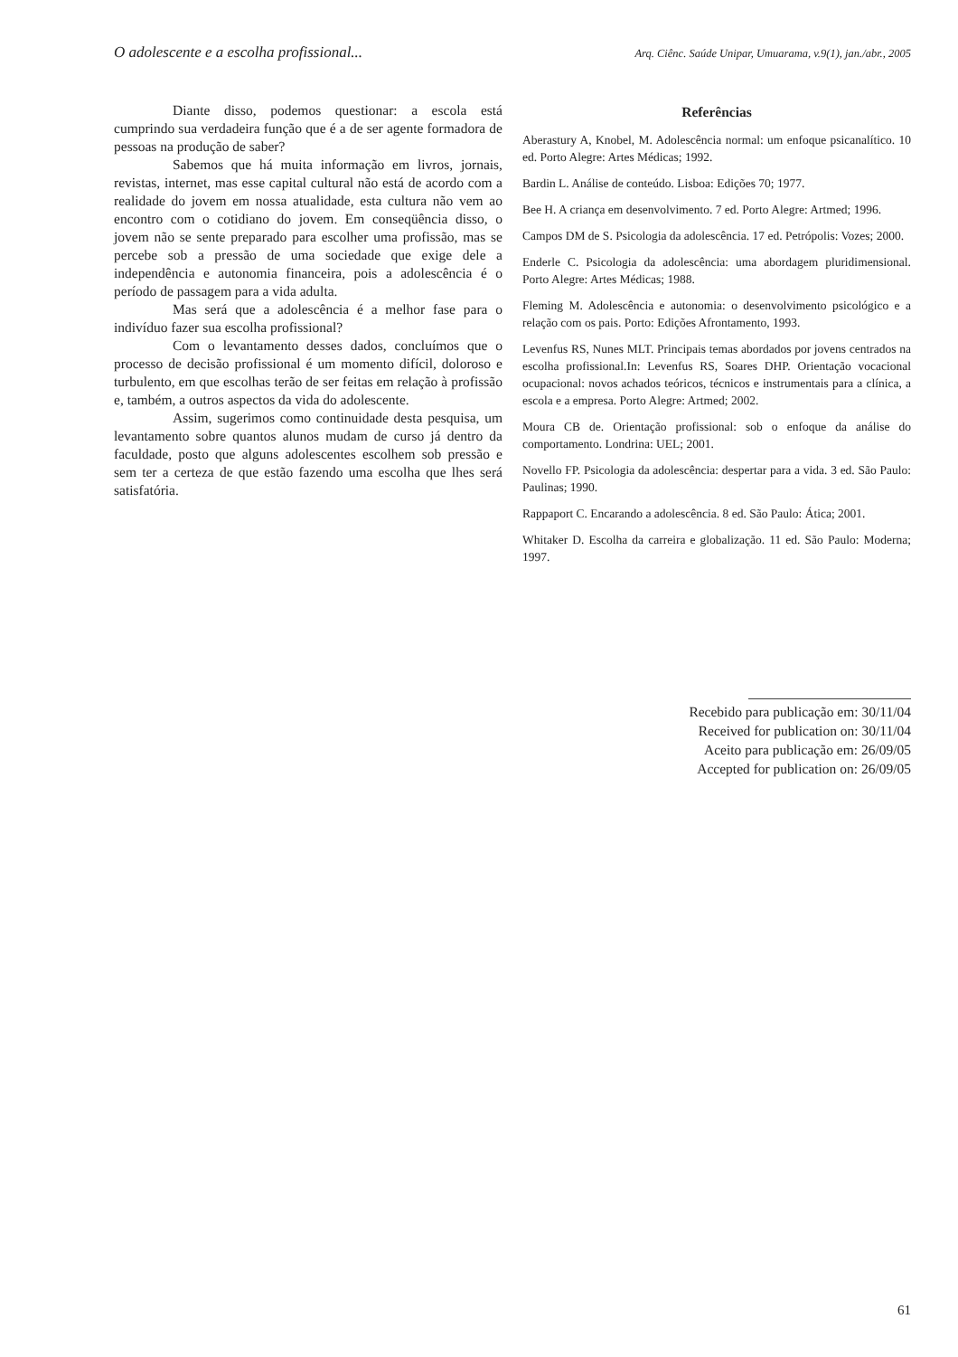O adolescente e a escolha profissional... Arq. Ciênc. Saúde Unipar, Umuarama, v.9(1), jan./abr., 2005
Diante disso, podemos questionar: a escola está cumprindo sua verdadeira função que é a de ser agente formadora de pessoas na produção de saber?
Sabemos que há muita informação em livros, jornais, revistas, internet, mas esse capital cultural não está de acordo com a realidade do jovem em nossa atualidade, esta cultura não vem ao encontro com o cotidiano do jovem. Em conseqüência disso, o jovem não se sente preparado para escolher uma profissão, mas se percebe sob a pressão de uma sociedade que exige dele a independência e autonomia financeira, pois a adolescência é o período de passagem para a vida adulta.
Mas será que a adolescência é a melhor fase para o indivíduo fazer sua escolha profissional?
Com o levantamento desses dados, concluímos que o processo de decisão profissional é um momento difícil, doloroso e turbulento, em que escolhas terão de ser feitas em relação à profissão e, também, a outros aspectos da vida do adolescente.
Assim, sugerimos como continuidade desta pesquisa, um levantamento sobre quantos alunos mudam de curso já dentro da faculdade, posto que alguns adolescentes escolhem sob pressão e sem ter a certeza de que estão fazendo uma escolha que lhes será satisfatória.
Referências
Aberastury A, Knobel, M. Adolescência normal: um enfoque psicanalítico. 10 ed. Porto Alegre: Artes Médicas; 1992.
Bardin L. Análise de conteúdo. Lisboa: Edições 70; 1977.
Bee H. A criança em desenvolvimento. 7 ed. Porto Alegre: Artmed; 1996.
Campos DM de S. Psicologia da adolescência. 17 ed. Petrópolis: Vozes; 2000.
Enderle C. Psicologia da adolescência: uma abordagem pluridimensional. Porto Alegre: Artes Médicas; 1988.
Fleming M. Adolescência e autonomia: o desenvolvimento psicológico e a relação com os pais. Porto: Edições Afrontamento, 1993.
Levenfus RS, Nunes MLT. Principais temas abordados por jovens centrados na escolha profissional.In: Levenfus RS, Soares DHP. Orientação vocacional ocupacional: novos achados teóricos, técnicos e instrumentais para a clínica, a escola e a empresa. Porto Alegre: Artmed; 2002.
Moura CB de. Orientação profissional: sob o enfoque da análise do comportamento. Londrina: UEL; 2001.
Novello FP. Psicologia da adolescência: despertar para a vida. 3 ed. São Paulo: Paulinas; 1990.
Rappaport C. Encarando a adolescência. 8 ed. São Paulo: Ática; 2001.
Whitaker D. Escolha da carreira e globalização. 11 ed. São Paulo: Moderna; 1997.
Recebido para publicação em: 30/11/04
Received for publication on: 30/11/04
Aceito para publicação em: 26/09/05
Accepted for publication on: 26/09/05
61